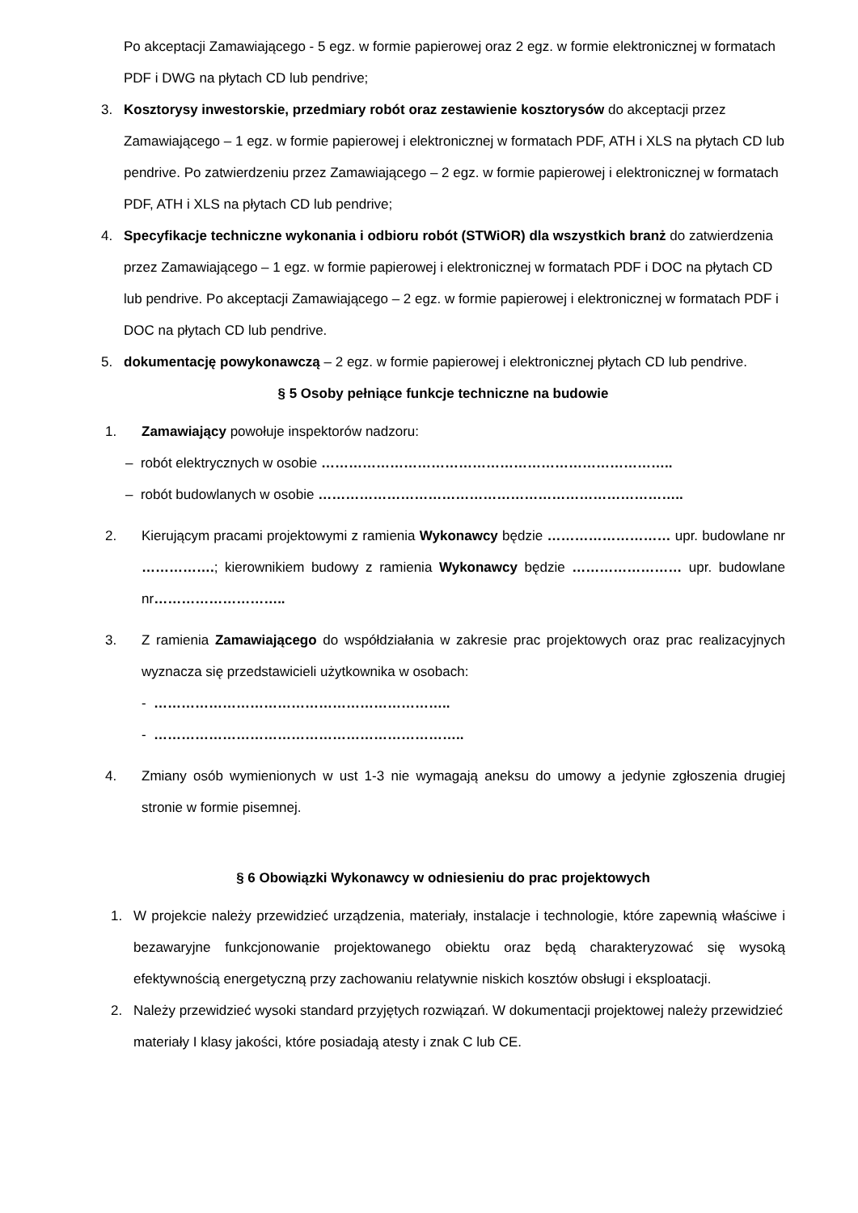Po akceptacji Zamawiającego - 5 egz. w formie papierowej oraz 2 egz. w formie elektronicznej w formatach PDF i DWG na płytach CD lub pendrive;
3. Kosztorysy inwestorskie, przedmiary robót oraz zestawienie kosztorysów do akceptacji przez Zamawiającego – 1 egz. w formie papierowej i elektronicznej w formatach PDF, ATH i XLS na płytach CD lub pendrive. Po zatwierdzeniu przez Zamawiającego – 2 egz. w formie papierowej i elektronicznej w formatach PDF, ATH i XLS na płytach CD lub pendrive;
4. Specyfikacje techniczne wykonania i odbioru robót (STWiOR) dla wszystkich branż do zatwierdzenia przez Zamawiającego – 1 egz. w formie papierowej i elektronicznej w formatach PDF i DOC na płytach CD lub pendrive. Po akceptacji Zamawiającego – 2 egz. w formie papierowej i elektronicznej w formatach PDF i DOC na płytach CD lub pendrive.
5. dokumentację powykonawczą – 2 egz. w formie papierowej i elektronicznej płytach CD lub pendrive.
§ 5 Osoby pełniące funkcje techniczne na budowie
1. Zamawiający powołuje inspektorów nadzoru:
– robót elektrycznych w osobie …………………………………………………………………..
– robót budowlanych w osobie ……………………………………………………………………..
2. Kierującym pracami projektowymi z ramienia Wykonawcy będzie ……………………… upr. budowlane nr …………….; kierownikiem budowy z ramienia Wykonawcy będzie …………………… upr. budowlane nr………………………..
3. Z ramienia Zamawiającego do współdziałania w zakresie prac projektowych oraz prac realizacyjnych wyznacza się przedstawicieli użytkownika w osobach:
- ………………………………………………………..
- …………………………………………………………..
4. Zmiany osób wymienionych w ust 1-3 nie wymagają aneksu do umowy a jedynie zgłoszenia drugiej stronie w formie pisemnej.
§ 6 Obowiązki Wykonawcy w odniesieniu do prac projektowych
1. W projekcie należy przewidzieć urządzenia, materiały, instalacje i technologie, które zapewnią właściwe i bezawaryjne funkcjonowanie projektowanego obiektu oraz będą charakteryzować się wysoką efektywnością energetyczną przy zachowaniu relatywnie niskich kosztów obsługi i eksploatacji.
2. Należy przewidzieć wysoki standard przyjętych rozwiązań. W dokumentacji projektowej należy przewidzieć materiały I klasy jakości, które posiadają atesty i znak C lub CE.